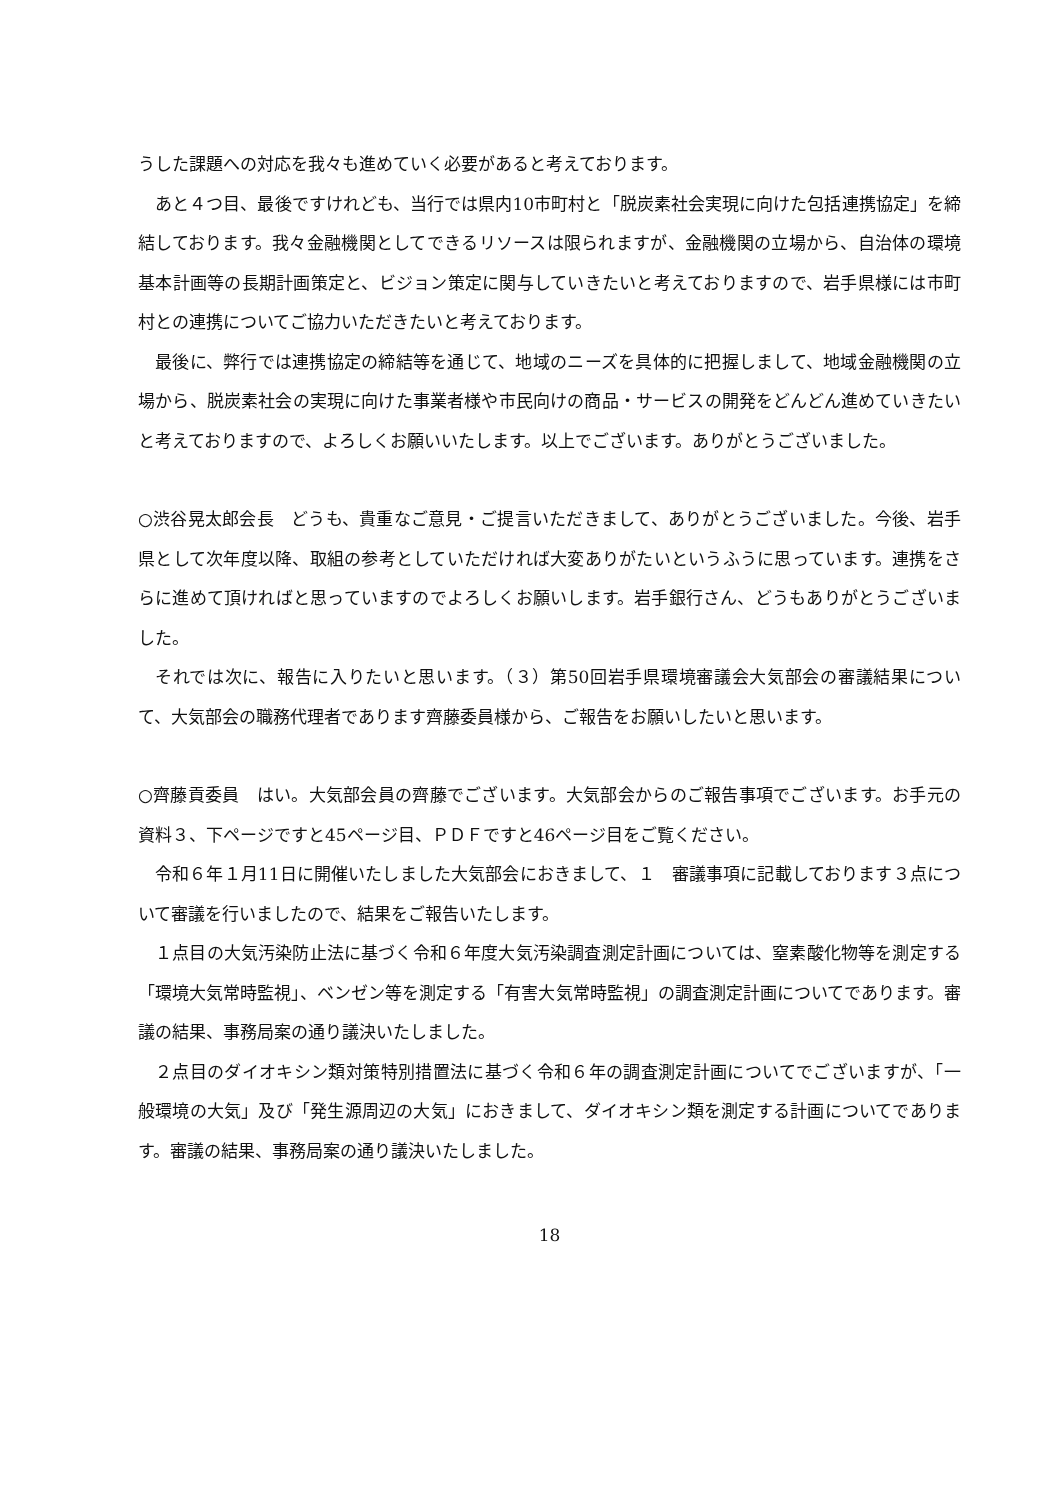うした課題への対応を我々も進めていく必要があると考えております。
あと４つ目、最後ですけれども、当行では県内10市町村と「脱炭素社会実現に向けた包括連携協定」を締結しております。我々金融機関としてできるリソースは限られますが、金融機関の立場から、自治体の環境基本計画等の長期計画策定と、ビジョン策定に関与していきたいと考えておりますので、岩手県様には市町村との連携についてご協力いただきたいと考えております。
最後に、弊行では連携協定の締結等を通じて、地域のニーズを具体的に把握しまして、地域金融機関の立場から、脱炭素社会の実現に向けた事業者様や市民向けの商品・サービスの開発をどんどん進めていきたいと考えておりますので、よろしくお願いいたします。以上でございます。ありがとうございました。
○渋谷晃太郎会長　どうも、貴重なご意見・ご提言いただきまして、ありがとうございました。今後、岩手県として次年度以降、取組の参考としていただければ大変ありがたいというふうに思っています。連携をさらに進めて頂ければと思っていますのでよろしくお願いします。岩手銀行さん、どうもありがとうございました。
それでは次に、報告に入りたいと思います。（３）第50回岩手県環境審議会大気部会の審議結果について、大気部会の職務代理者であります齊藤委員様から、ご報告をお願いしたいと思います。
○齊藤貢委員　はい。大気部会員の齊藤でございます。大気部会からのご報告事項でございます。お手元の資料３、下ページですと45ページ目、ＰＤＦですと46ページ目をご覧ください。
令和６年１月11日に開催いたしました大気部会におきまして、１　審議事項に記載しております３点について審議を行いましたので、結果をご報告いたします。
１点目の大気汚染防止法に基づく令和６年度大気汚染調査測定計画については、窒素酸化物等を測定する「環境大気常時監視」、ベンゼン等を測定する「有害大気常時監視」の調査測定計画についてであります。審議の結果、事務局案の通り議決いたしました。
２点目のダイオキシン類対策特別措置法に基づく令和６年の調査測定計画についてでございますが、「一般環境の大気」及び「発生源周辺の大気」におきまして、ダイオキシン類を測定する計画についてであります。審議の結果、事務局案の通り議決いたしました。
18